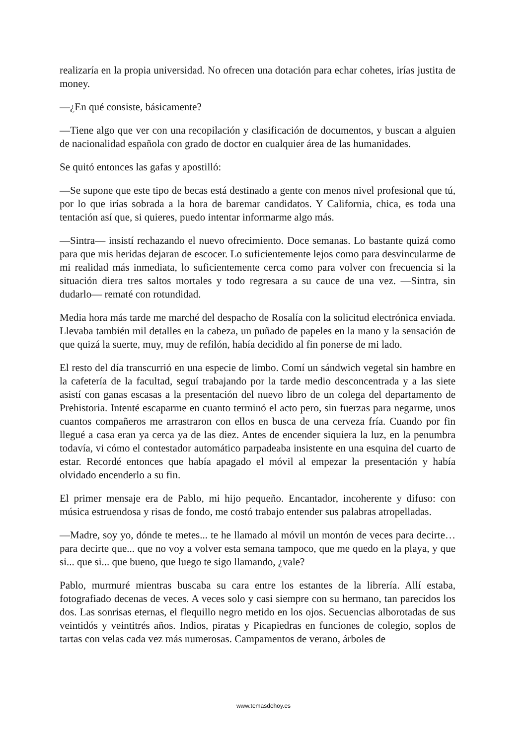realizaría en la propia universidad. No ofrecen una dotación para echar cohetes, irías justita de money.
—¿En qué consiste, básicamente?
—Tiene algo que ver con una recopilación y clasificación de documentos, y buscan a alguien de nacionalidad española con grado de doctor en cualquier área de las humanidades.
Se quitó entonces las gafas y apostilló:
—Se supone que este tipo de becas está destinado a gente con menos nivel profesional que tú, por lo que irías sobrada a la hora de baremar candidatos. Y California, chica, es toda una tentación así que, si quieres, puedo intentar informarme algo más.
—Sintra— insistí rechazando el nuevo ofrecimiento. Doce semanas. Lo bastante quizá como para que mis heridas dejaran de escocer. Lo suficientemente lejos como para desvincularme de mi realidad más inmediata, lo suficientemente cerca como para volver con frecuencia si la situación diera tres saltos mortales y todo regresara a su cauce de una vez. —Sintra, sin dudarlo— rematé con rotundidad.
Media hora más tarde me marché del despacho de Rosalía con la solicitud electrónica enviada. Llevaba también mil detalles en la cabeza, un puñado de papeles en la mano y la sensación de que quizá la suerte, muy, muy de refilón, había decidido al fin ponerse de mi lado.
El resto del día transcurrió en una especie de limbo. Comí un sándwich vegetal sin hambre en la cafetería de la facultad, seguí trabajando por la tarde medio desconcentrada y a las siete asistí con ganas escasas a la presentación del nuevo libro de un colega del departamento de Prehistoria. Intenté escaparme en cuanto terminó el acto pero, sin fuerzas para negarme, unos cuantos compañeros me arrastraron con ellos en busca de una cerveza fría. Cuando por fin llegué a casa eran ya cerca ya de las diez. Antes de encender siquiera la luz, en la penumbra todavía, vi cómo el contestador automático parpadeaba insistente en una esquina del cuarto de estar. Recordé entonces que había apagado el móvil al empezar la presentación y había olvidado encenderlo a su fin.
El primer mensaje era de Pablo, mi hijo pequeño. Encantador, incoherente y difuso: con música estruendosa y risas de fondo, me costó trabajo entender sus palabras atropelladas.
—Madre, soy yo, dónde te metes... te he llamado al móvil un montón de veces para decirte… para decirte que... que no voy a volver esta semana tampoco, que me quedo en la playa, y que si... que si... que bueno, que luego te sigo llamando, ¿vale?
Pablo, murmuré mientras buscaba su cara entre los estantes de la librería. Allí estaba, fotografiado decenas de veces. A veces solo y casi siempre con su hermano, tan parecidos los dos. Las sonrisas eternas, el flequillo negro metido en los ojos. Secuencias alborotadas de sus veintidós y veintitrés años. Indios, piratas y Picapiedras en funciones de colegio, soplos de tartas con velas cada vez más numerosas. Campamentos de verano, árboles de
www.temasdehoy.es